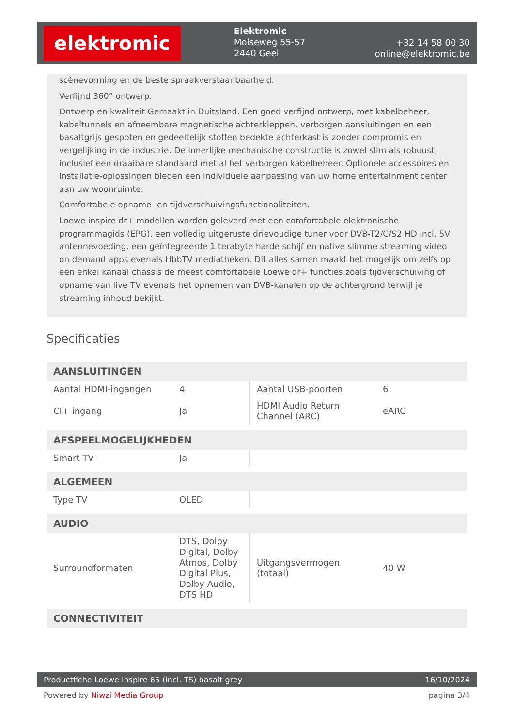elektromic
Elektromic
Molseweg 55-57
2440 Geel
+32 14 58 00 30
online@elektromic.be
scènevorming en de beste spraakverstaanbaarheid.
Verfijnd 360° ontwerp.
Ontwerp en kwaliteit Gemaakt in Duitsland. Een goed verfijnd ontwerp, met kabelbeheer, kabeltunnels en afneembare magnetische achterkleppen, verborgen aansluitingen en een basaltgrijs gespoten en gedeeltelijk stoffen bedekte achterkast is zonder compromis en vergelijking in de industrie. De innerlijke mechanische constructie is zowel slim als robuust, inclusief een draaibare standaard met al het verborgen kabelbeheer. Optionele accessoires en installatie-oplossingen bieden een individuele aanpassing van uw home entertainment center aan uw woonruimte.
Comfortabele opname- en tijdverschuivingsfunctionaliteiten.
Loewe inspire dr+ modellen worden geleverd met een comfortabele elektronische programmagids (EPG), een volledig uitgeruste drievoudige tuner voor DVB-T2/C/S2 HD incl. 5V antennevoeding, een geïntegreerde 1 terabyte harde schijf en native slimme streaming video on demand apps evenals HbbTV mediatheken. Dit alles samen maakt het mogelijk om zelfs op een enkel kanaal chassis de meest comfortabele Loewe dr+ functies zoals tijdverschuiving of opname van live TV evenals het opnemen van DVB-kanalen op de achtergrond terwijl je streaming inhoud bekijkt.
Specificaties
| AANSLUITINGEN | | | |
| --- | --- | --- | --- |
| Aantal HDMI-ingangen | 4 | Aantal USB-poorten | 6 |
| CI+ ingang | Ja | HDMI Audio Return Channel (ARC) | eARC |
| AFSPEELMOGELIJKHEDEN | | | |
| Smart TV | Ja | | |
| ALGEMEEN | | | |
| Type TV | OLED | | |
| AUDIO | | | |
| Surroundformaten | DTS, Dolby Digital, Dolby Atmos, Dolby Digital Plus, Dolby Audio, DTS HD | Uitgangsvermogen (totaal) | 40 W |
| CONNECTIVITEIT | | | |
Productfiche Loewe inspire 65 (incl. TS) basalt grey 16/10/2024
Powered by Niwzi Media Group pagina 3/4